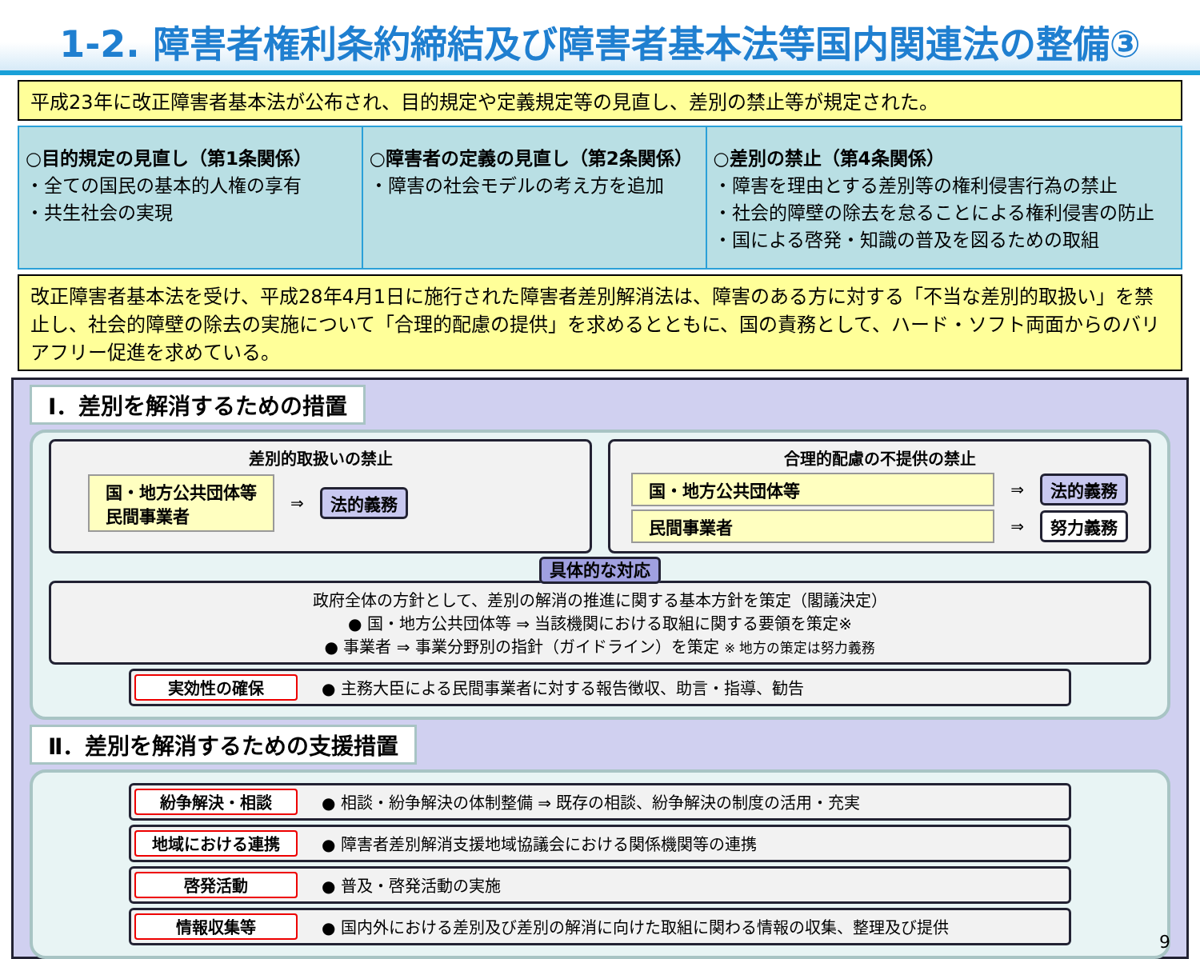1-2. 障害者権利条約締結及び障害者基本法等国内関連法の整備③
平成23年に改正障害者基本法が公布され、目的規定や定義規定等の見直し、差別の禁止等が規定された。
○目的規定の見直し（第1条関係）
・全ての国民の基本的人権の享有
・共生社会の実現
○障害者の定義の見直し（第2条関係）
・障害の社会モデルの考え方を追加
○差別の禁止（第4条関係）
・障害を理由とする差別等の権利侵害行為の禁止
・社会的障壁の除去を怠ることによる権利侵害の防止
・国による啓発・知識の普及を図るための取組
改正障害者基本法を受け、平成28年4月1日に施行された障害者差別解消法は、障害のある方に対する「不当な差別的取扱い」を禁止し、社会的障壁の除去の実施について「合理的配慮の提供」を求めるとともに、国の責務として、ハード・ソフト両面からのバリアフリー促進を求めている。
Ⅰ．差別を解消するための措置
差別的取扱いの禁止
国・地方公共団体等
民間事業者
⇒ 法的義務
合理的配慮の不提供の禁止
国・地方公共団体等
⇒ 法的義務
民間事業者
⇒ 努力義務
具体的な対応
政府全体の方針として、差別の解消の推進に関する基本方針を策定（閣議決定）
● 国・地方公共団体等 ⇒ 当該機関における取組に関する要領を策定※
● 事業者 ⇒ 事業分野別の指針（ガイドライン）を策定 ※ 地方の策定は努力義務
実効性の確保 ● 主務大臣による民間事業者に対する報告徴収、助言・指導、勧告
Ⅱ．差別を解消するための支援措置
紛争解決・相談 ● 相談・紛争解決の体制整備 ⇒ 既存の相談、紛争解決の制度の活用・充実
地域における連携 ● 障害者差別解消支援地域協議会における関係機関等の連携
啓発活動 ● 普及・啓発活動の実施
情報収集等 ● 国内外における差別及び差別の解消に向けた取組に関わる情報の収集、整理及び提供
9